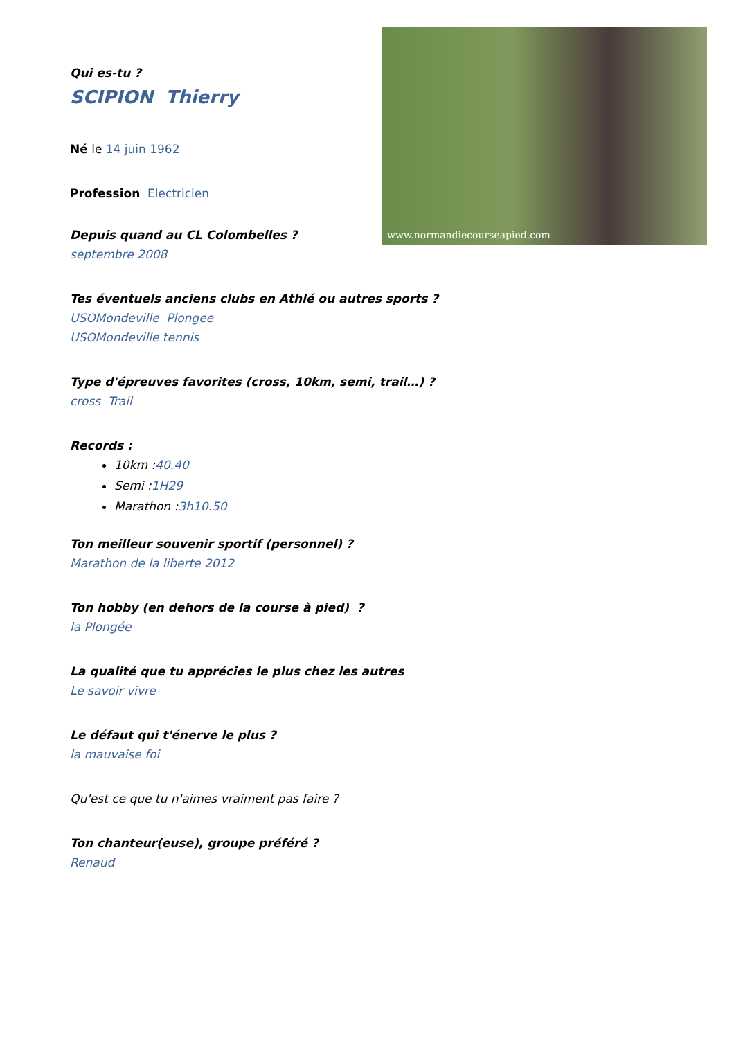www.normandiecourseapied.com
Qui es-tu ?
SCIPION Thierry
Né le 14 juin 1962
Profession Electricien
Depuis quand au CL Colombelles ?
septembre 2008
Tes éventuels anciens clubs en Athlé ou autres sports ?
USOMondeville Plongee
USOMondeville tennis
Type d'épreuves favorites (cross, 10km, semi, trail…) ?
cross Trail
Records :
10km :40.40
Semi :1H29
Marathon :3h10.50
Ton meilleur souvenir sportif (personnel) ?
Marathon de la liberte 2012
Ton hobby (en dehors de la course à pied) ?
la Plongée
La qualité que tu apprécies le plus chez les autres
Le savoir vivre
Le défaut qui t'énerve le plus ?
la mauvaise foi
Qu'est ce que tu n'aimes vraiment pas faire ?
Ton chanteur(euse), groupe préféré ?
Renaud